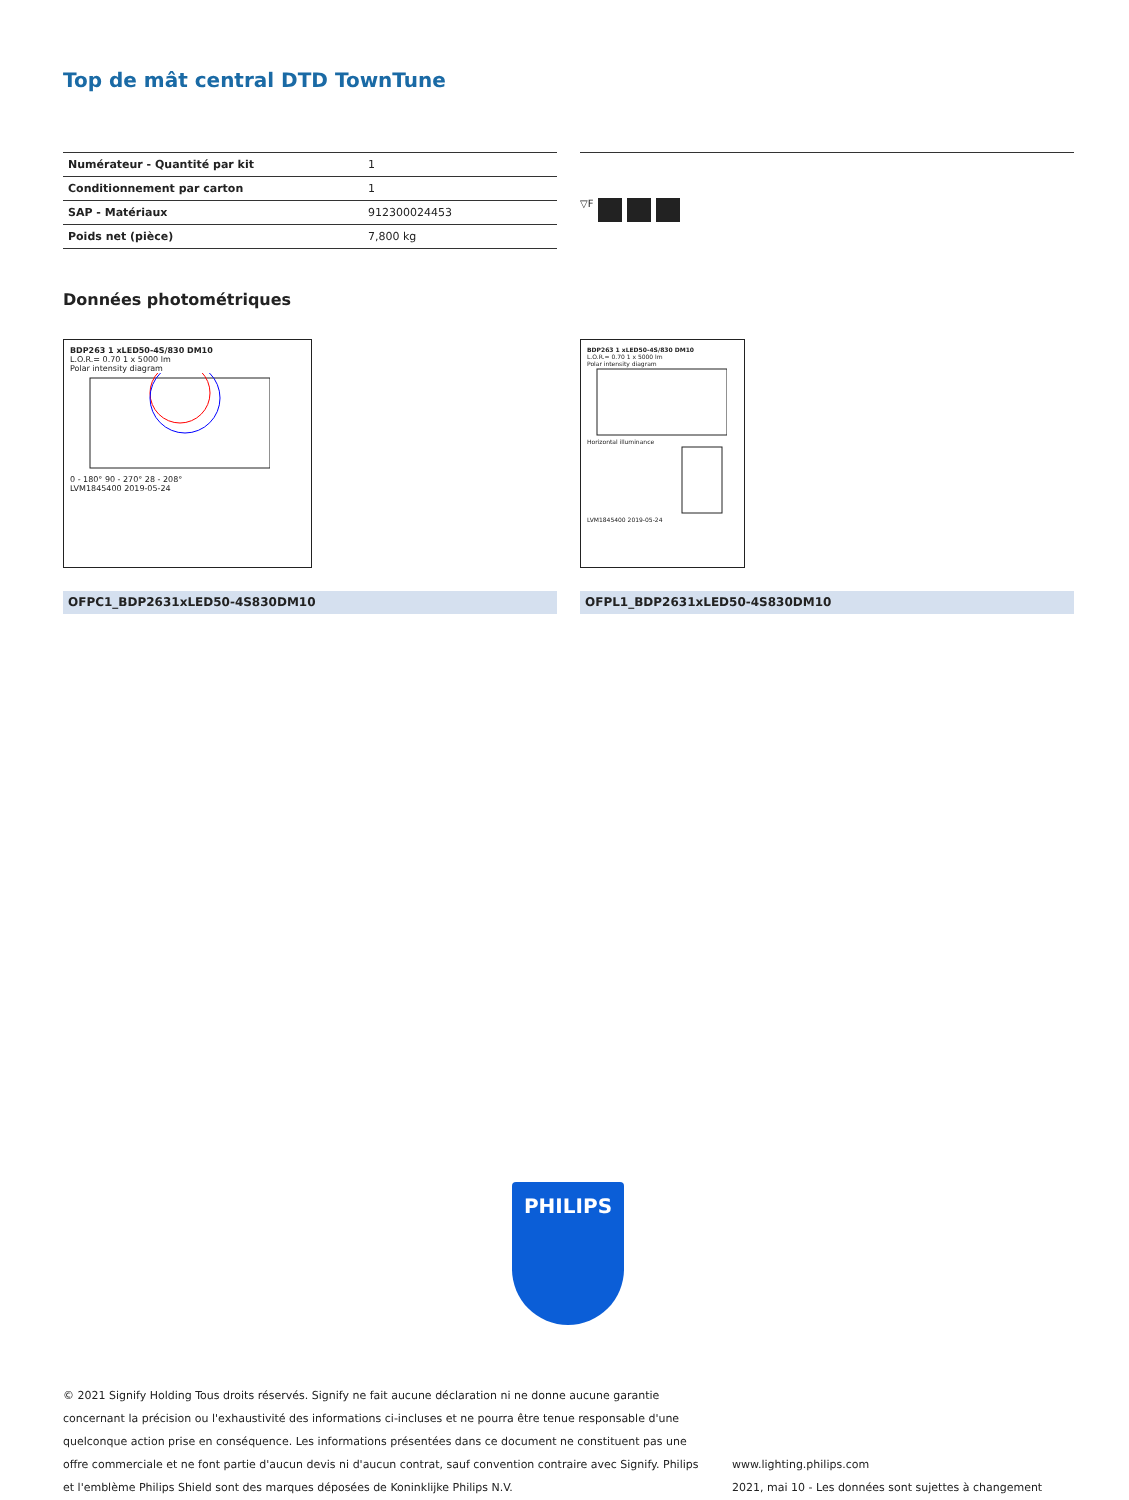Top de mât central DTD TownTune
| Numérateur - Quantité par kit | 1 |
| Conditionnement par carton | 1 |
| SAP - Matériaux | 912300024453 |
| Poids net (pièce) | 7,800 kg |
▽F
Données photométriques
BDP263 1 xLED50-4S/830 DM10
L.O.R.= 0.70 1 x 5000 lm
Polar intensity diagram
0 - 180° 90 - 270° 28 - 208°
LVM1845400 2019-05-24
BDP263 1 xLED50-4S/830 DM10
L.O.R.= 0.70 1 x 5000 lm
Polar intensity diagram
Horizontal illuminance
LVM1845400 2019-05-24
OFPC1_BDP2631xLED50-4S830DM10 OFPL1_BDP2631xLED50-4S830DM10
PHILIPS
© 2021 Signify Holding Tous droits réservés. Signify ne fait aucune déclaration ni ne donne aucune garantie concernant la précision ou l'exhaustivité des informations ci-incluses et ne pourra être tenue responsable d'une quelconque action prise en conséquence. Les informations présentées dans ce document ne constituent pas une offre commerciale et ne font partie d'aucun devis ni d'aucun contrat, sauf convention contraire avec Signify. Philips et l'emblème Philips Shield sont des marques déposées de Koninklijke Philips N.V.
www.lighting.philips.com
2021, mai 10 - Les données sont sujettes à changement